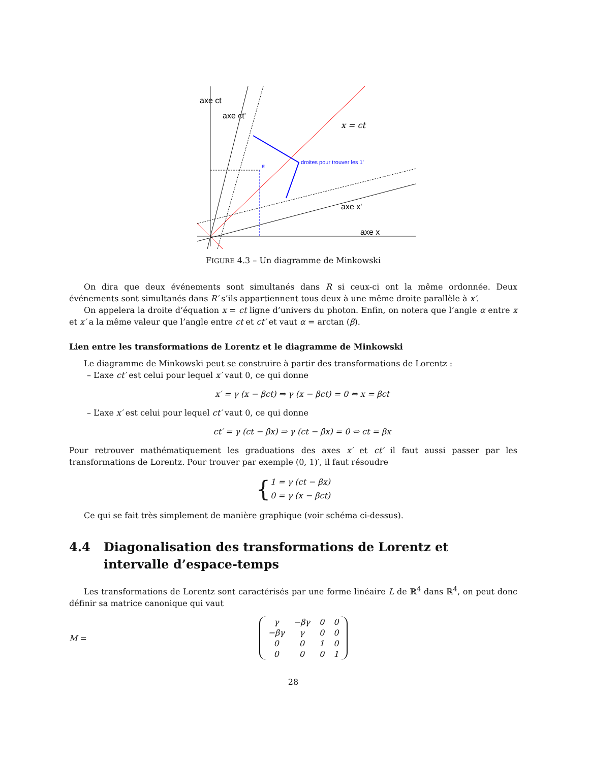axe ct
axe ct'
x = ct
droites pour trouver les 1'
axe x'
axe x
E
FIGURE 4.3 – Un diagramme de Minkowski
On dira que deux événements sont simultanés dans R si ceux-ci ont la même ordonnée. Deux événements sont simultanés dans R′ s’ils appartiennent tous deux à une même droite parallèle à x′.
On appelera la droite d’équation x = ct ligne d’univers du photon. Enfin, on notera que l’angle α entre x et x′ a la même valeur que l’angle entre ct et ct′ et vaut α = arctan (β).
Lien entre les transformations de Lorentz et le diagramme de Minkowski
Le diagramme de Minkowski peut se construire à partir des transformations de Lorentz :
– L’axe ct′ est celui pour lequel x′ vaut 0, ce qui donne
x′ = γ (x − βct) ⇒ γ (x − βct) = 0 ⇔ x = βct
– L’axe x′ est celui pour lequel ct′ vaut 0, ce qui donne
ct′ = γ (ct − βx) ⇒ γ (ct − βx) = 0 ⇔ ct = βx
Pour retrouver mathématiquement les graduations des axes x′ et ct′ il faut aussi passer par les transformations de Lorentz. Pour trouver par exemple (0, 1)′, il faut résoudre
{1 = γ (ct − βx)
0 = γ (x − βct)
Ce qui se fait très simplement de manière graphique (voir schéma ci-dessus).
4.4 Diagonalisation des transformations de Lorentz et intervalle d’espace-temps
Les transformations de Lorentz sont caractérisés par une forme linéaire L de ℝ<sup>4</sup> dans ℝ<sup>4</sup>, on peut donc définir sa matrice canonique qui vaut
M =
| γ | −βγ | 0 | 0 |
| −βγ | γ | 0 | 0 |
| 0 | 0 | 1 | 0 |
| 0 | 0 | 0 | 1 |
28